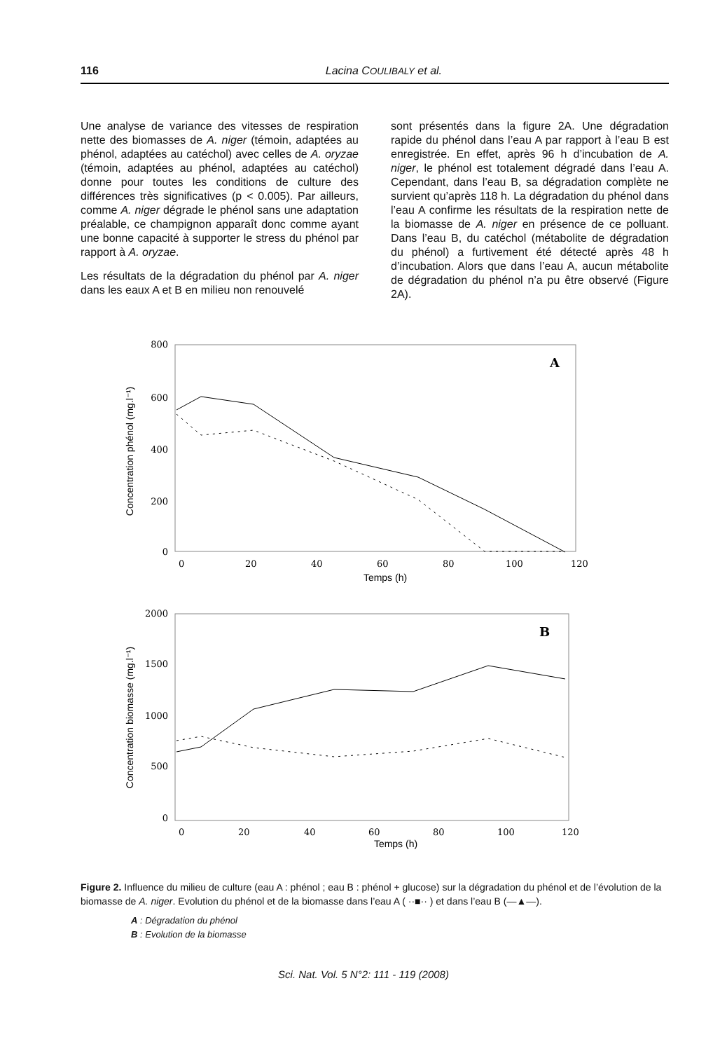116
Lacina COULIBALY et al.
Une analyse de variance des vitesses de respiration nette des biomasses de A. niger (témoin, adaptées au phénol, adaptées au catéchol) avec celles de A. oryzae (témoin, adaptées au phénol, adaptées au catéchol) donne pour toutes les conditions de culture des différences très significatives (p < 0.005). Par ailleurs, comme A. niger dégrade le phénol sans une adaptation préalable, ce champignon apparaît donc comme ayant une bonne capacité à supporter le stress du phénol par rapport à A. oryzae.
Les résultats de la dégradation du phénol par A. niger dans les eaux A et B en milieu non renouvelé
sont présentés dans la figure 2A. Une dégradation rapide du phénol dans l’eau A par rapport à l’eau B est enregistrée. En effet, après 96 h d’incubation de A. niger, le phénol est totalement dégradé dans l’eau A. Cependant, dans l’eau B, sa dégradation complète ne survient qu’après 118 h. La dégradation du phénol dans l’eau A confirme les résultats de la respiration nette de la biomasse de A. niger en présence de ce polluant. Dans l’eau B, du catéchol (métabolite de dégradation du phénol) a furtivement été détecté après 48 h d’incubation. Alors que dans l’eau A, aucun métabolite de dégradation du phénol n’a pu être observé (Figure 2A).
800
600
400
200
0
0
20
40
60
80
100
120
Temps (h)
Concentration phénol (mg.l⁻¹)
A
2000
1500
1000
500
0
0
20
40
60
80
100
120
Temps (h)
Concentration biomasse (mg.l⁻¹)
B
Figure 2. Influence du milieu de culture (eau A : phénol ; eau B : phénol + glucose) sur la dégradation du phénol et de l’évolution de la biomasse de A. niger. Evolution du phénol et de la biomasse dans l’eau A ( ··■·· ) et dans l’eau B (—▲—).
A : Dégradation du phénol
B : Evolution de la biomasse
Sci. Nat. Vol. 5 N°2: 111 - 119 (2008)